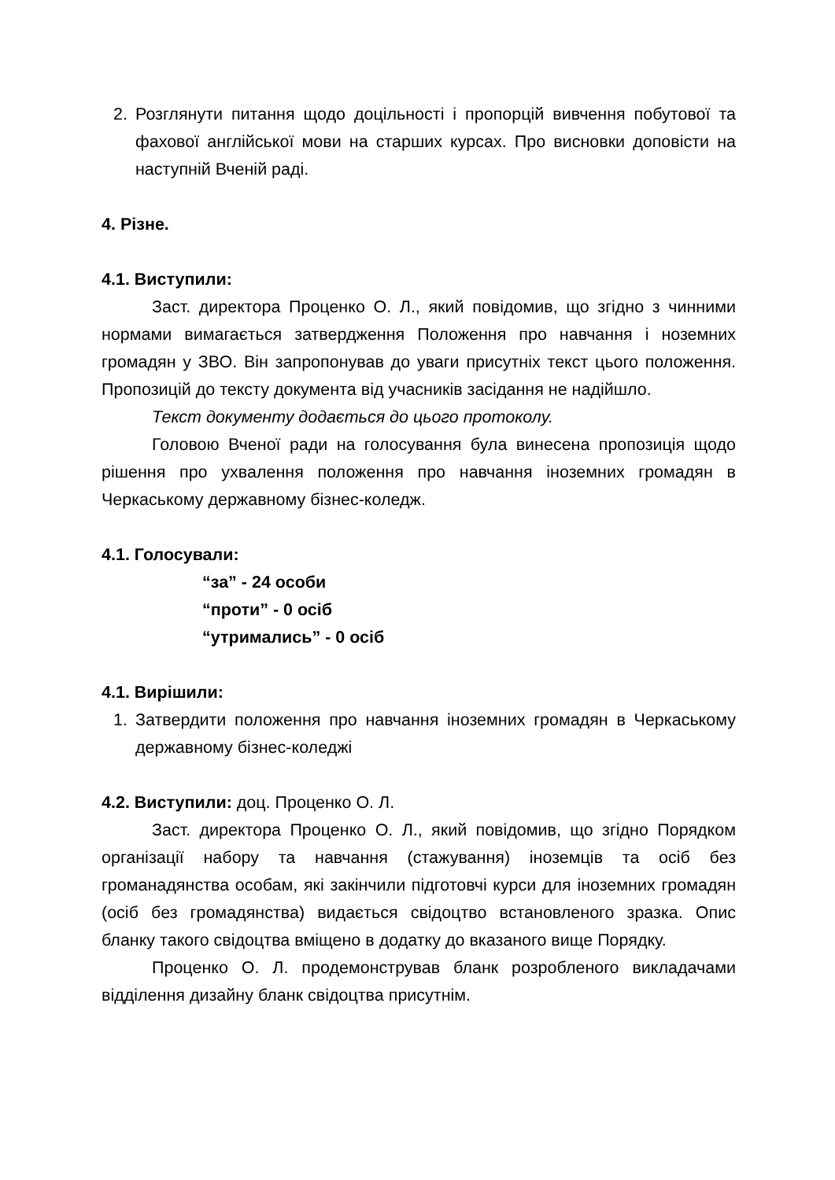2. Розглянути питання щодо доцільності і пропорцій вивчення побутової та фахової англійської мови на старших курсах. Про висновки доповісти на наступній Вченій раді.
4. Різне.
4.1. Виступили:
Заст. директора Проценко О. Л., який повідомив, що згідно з чинними нормами вимагається затвердження Положення про навчання і ноземних громадян у ЗВО. Він запропонував до уваги присутніх текст цього положення. Пропозицій до тексту документа від учасників засідання не надійшло.
Текст документу додається до цього протоколу.
Головою Вченої ради на голосування була винесена пропозиція щодо рішення про ухвалення положення про навчання іноземних громадян в Черкаському державному бізнес-коледж.
4.1. Голосували:
“за” - 24 особи
“проти” - 0 осіб
“утримались” - 0 осіб
4.1. Вирішили:
1. Затвердити положення про навчання іноземних громадян в Черкаському державному бізнес-коледжі
4.2. Виступили: доц. Проценко О. Л.
Заст. директора Проценко О. Л., який повідомив, що згідно Порядком організації набору та навчання (стажування) іноземців та осіб без громанадянства особам, які закінчили підготовчі курси для іноземних громадян (осіб без громадянства) видається свідоцтво встановленого зразка. Опис бланку такого свідоцтва вміщено в додатку до вказаного вище Порядку.
Проценко О. Л. продемонстрував бланк розробленого викладачами відділення дизайну бланк свідоцтва присутнім.